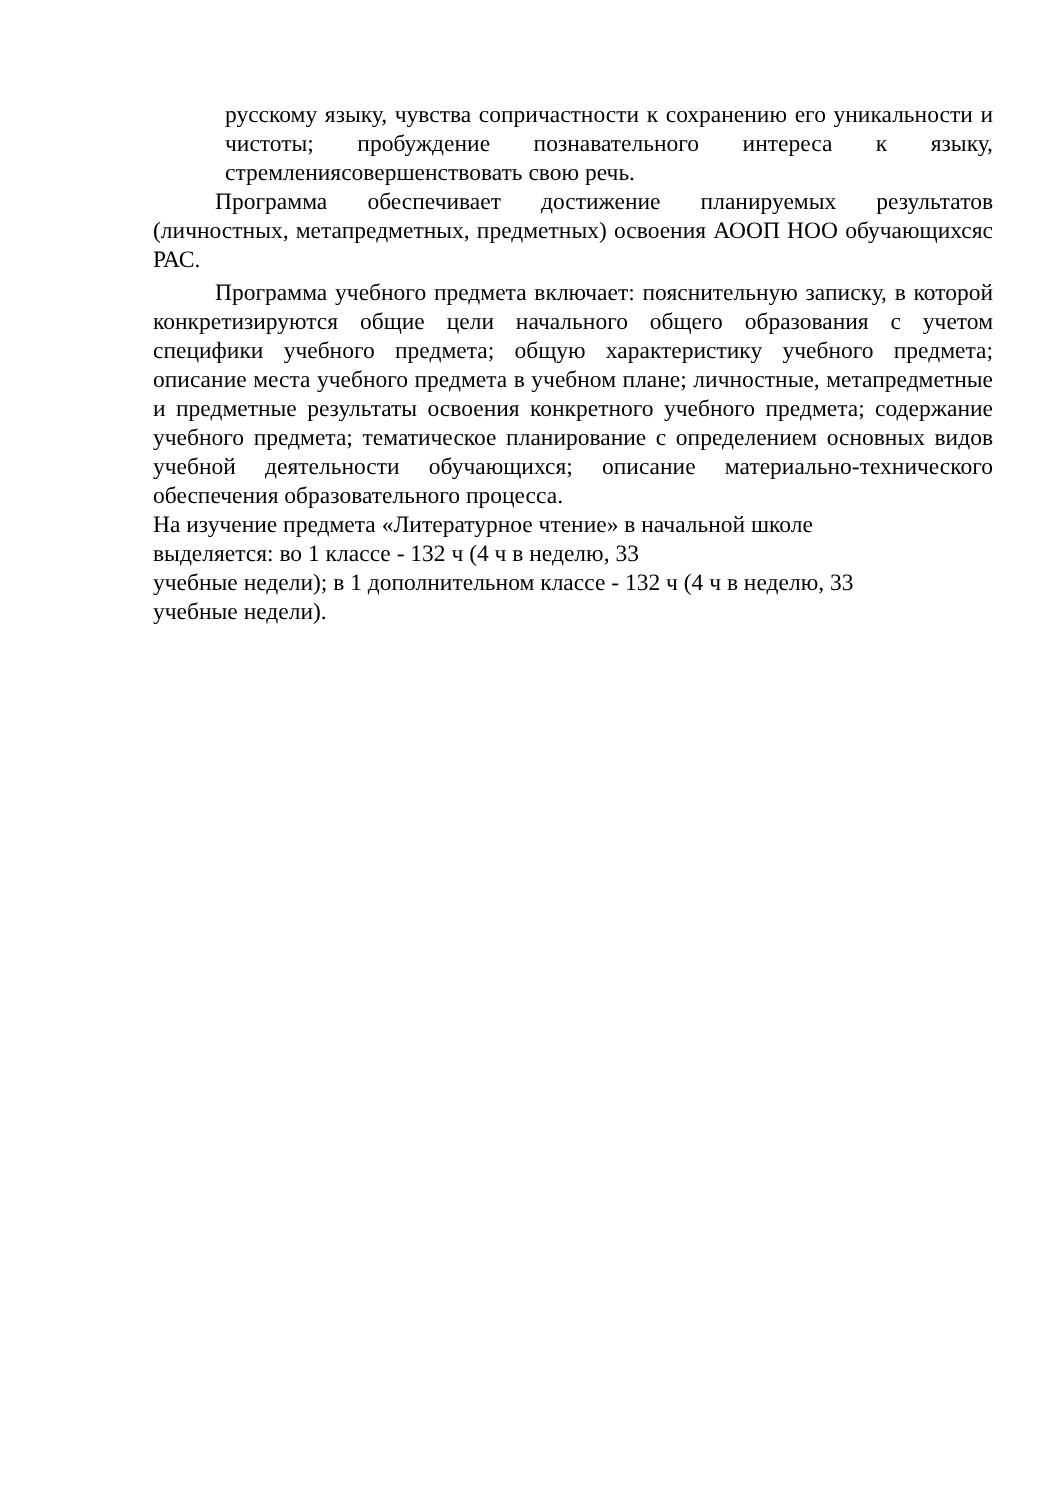русскому языку, чувства сопричастности к сохранению его уникальности и чистоты; пробуждение познавательного интереса к языку, стремлениясовершенствовать свою речь.
Программа обеспечивает достижение планируемых результатов (личностных, метапредметных, предметных) освоения АООП НОО обучающихсяс РАС.
Программа учебного предмета включает: пояснительную записку, в которой конкретизируются общие цели начального общего образования с учетом специфики учебного предмета; общую характеристику учебного предмета; описание места учебного предмета в учебном плане; личностные, метапредметные и предметные результаты освоения конкретного учебного предмета; содержание учебного предмета; тематическое планирование с определением основных видов учебной деятельности обучающихся; описание материально-технического обеспечения образовательного процесса.
На изучение предмета «Литературное чтение» в начальной школе
выделяется: во 1 классе - 132 ч (4 ч в неделю, 33
учебные недели); в 1 дополнительном классе - 132 ч (4 ч в неделю, 33
учебные недели).